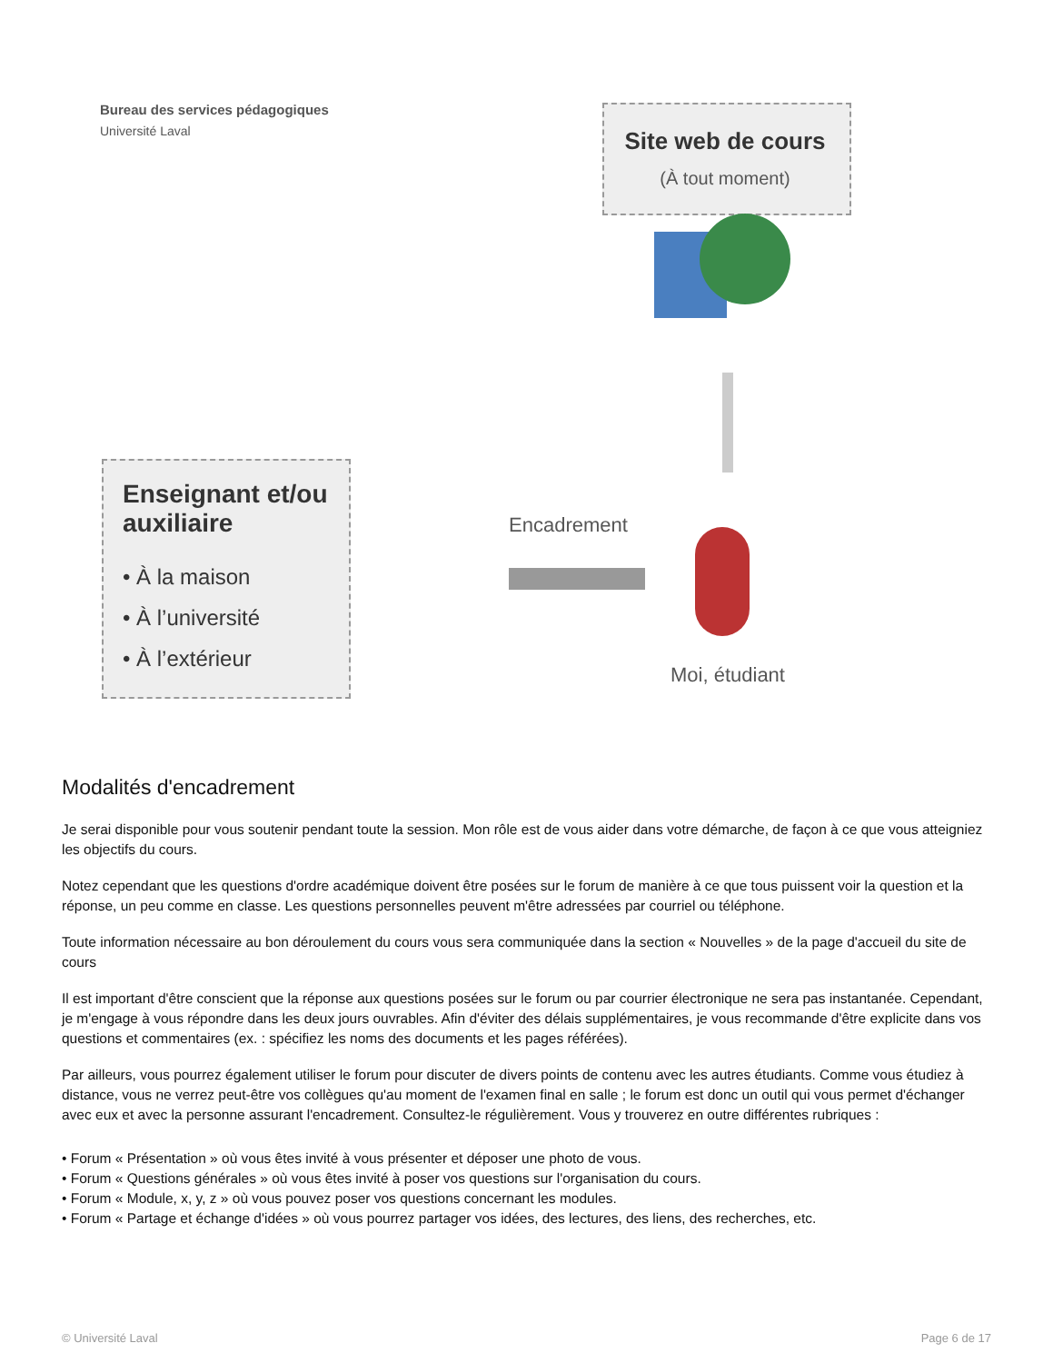Bureau des services pédagogiques
Université Laval Site web de cours
(À tout moment)
Enseignant et/ou
auxiliaire
• À la maison
• À l’université
• À l’extérieur
Encadrement
Moi, étudiant
Modalités d'encadrement
Je serai disponible pour vous soutenir pendant toute la session. Mon rôle est de vous aider dans votre démarche, de façon à ce que vous atteigniez les objectifs du cours.
Notez cependant que les questions d'ordre académique doivent être posées sur le forum de manière à ce que tous puissent voir la question et la réponse, un peu comme en classe. Les questions personnelles peuvent m'être adressées par courriel ou téléphone.
Toute information nécessaire au bon déroulement du cours vous sera communiquée dans la section « Nouvelles » de la page d'accueil du site de cours
Il est important d'être conscient que la réponse aux questions posées sur le forum ou par courrier électronique ne sera pas instantanée. Cependant, je m'engage à vous répondre dans les deux jours ouvrables. Afin d'éviter des délais supplémentaires, je vous recommande d'être explicite dans vos questions et commentaires (ex. : spécifiez les noms des documents et les pages référées).
Par ailleurs, vous pourrez également utiliser le forum pour discuter de divers points de contenu avec les autres étudiants. Comme vous étudiez à distance, vous ne verrez peut-être vos collègues qu'au moment de l'examen final en salle ; le forum est donc un outil qui vous permet d'échanger avec eux et avec la personne assurant l'encadrement. Consultez-le régulièrement. Vous y trouverez en outre différentes rubriques :
• Forum « Présentation » où vous êtes invité à vous présenter et déposer une photo de vous.
• Forum « Questions générales » où vous êtes invité à poser vos questions sur l'organisation du cours.
• Forum « Module, x, y, z » où vous pouvez poser vos questions concernant les modules.
• Forum « Partage et échange d'idées » où vous pourrez partager vos idées, des lectures, des liens, des recherches, etc.
© Université Laval Page 6 de 17